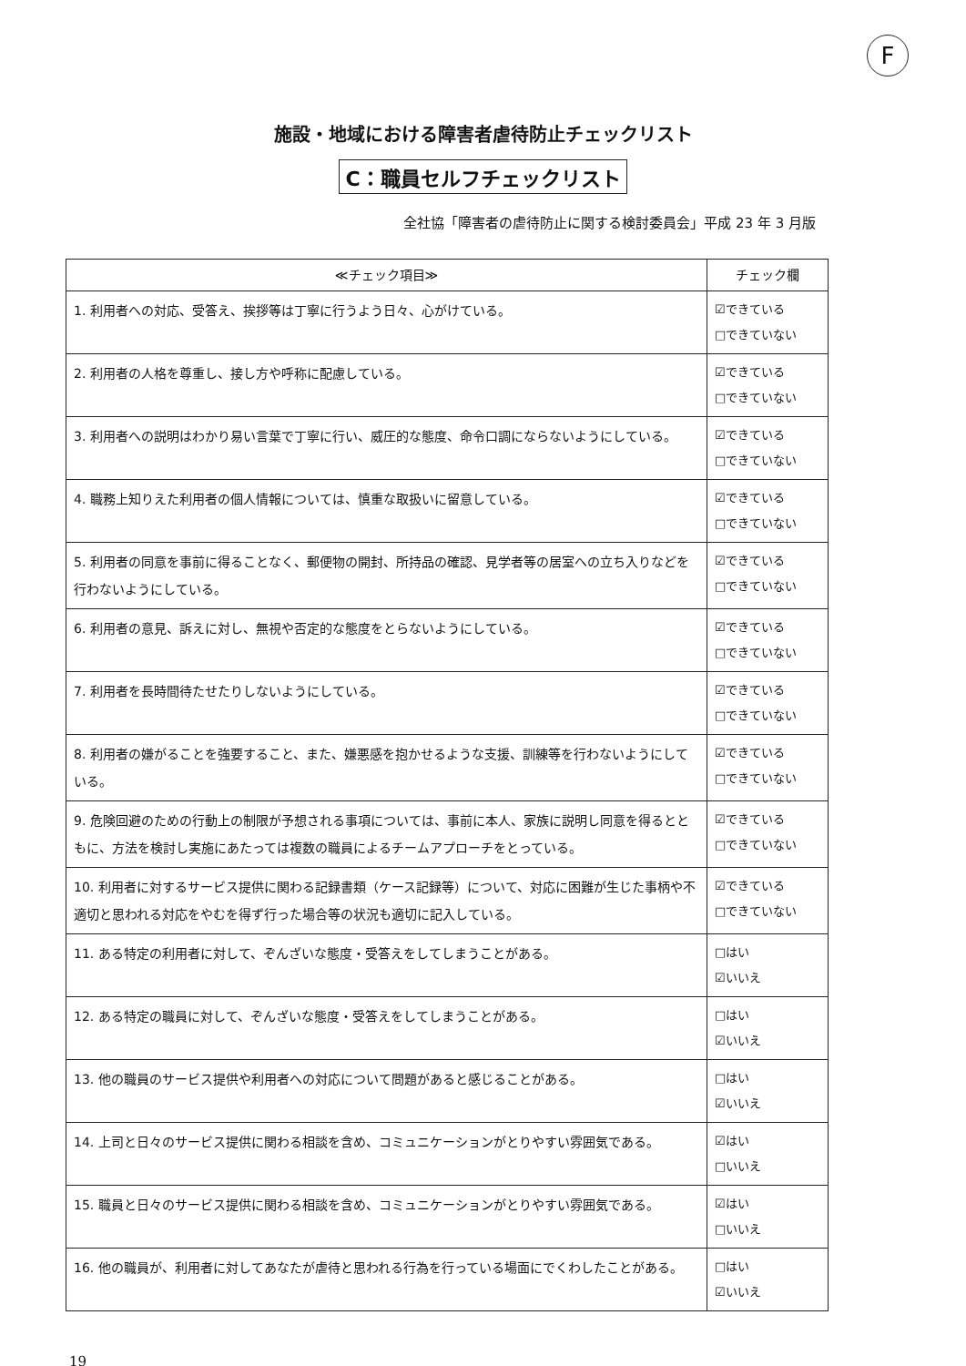F
施設・地域における障害者虐待防止チェックリスト
C：職員セルフチェックリスト
全社協「障害者の虐待防止に関する検討委員会」平成 23 年 3 月版
| ≪チェック項目≫ | チェック欄 |
| --- | --- |
| 1. 利用者への対応、受答え、挨拶等は丁寧に行うよう日々、心がけている。 | ☑できている □できていない |
| 2. 利用者の人格を尊重し、接し方や呼称に配慮している。 | ☑できている □できていない |
| 3. 利用者への説明はわかり易い言葉で丁寧に行い、威圧的な態度、命令口調にならないようにしている。 | ☑できている □できていない |
| 4. 職務上知りえた利用者の個人情報については、慎重な取扱いに留意している。 | ☑できている □できていない |
| 5. 利用者の同意を事前に得ることなく、郵便物の開封、所持品の確認、見学者等の居室への立ち入りなどを行わないようにしている。 | ☑できている □できていない |
| 6. 利用者の意見、訴えに対し、無視や否定的な態度をとらないようにしている。 | ☑できている □できていない |
| 7. 利用者を長時間待たせたりしないようにしている。 | ☑できている □できていない |
| 8. 利用者の嫌がることを強要すること、また、嫌悪感を抱かせるような支援、訓練等を行わないようにしている。 | ☑できている □できていない |
| 9. 危険回避のための行動上の制限が予想される事項については、事前に本人、家族に説明し同意を得るとともに、方法を検討し実施にあたっては複数の職員によるチームアプローチをとっている。 | ☑できている □できていない |
| 10. 利用者に対するサービス提供に関わる記録書類（ケース記録等）について、対応に困難が生じた事柄や不適切と思われる対応をやむを得ず行った場合等の状況も適切に記入している。 | ☑できている □できていない |
| 11. ある特定の利用者に対して、ぞんざいな態度・受答えをしてしまうことがある。 | □はい ☑いいえ |
| 12. ある特定の職員に対して、ぞんざいな態度・受答えをしてしまうことがある。 | □はい ☑いいえ |
| 13. 他の職員のサービス提供や利用者への対応について問題があると感じることがある。 | □はい ☑いいえ |
| 14. 上司と日々のサービス提供に関わる相談を含め、コミュニケーションがとりやすい雰囲気である。 | ☑はい □いいえ |
| 15. 職員と日々のサービス提供に関わる相談を含め、コミュニケーションがとりやすい雰囲気である。 | ☑はい □いいえ |
| 16. 他の職員が、利用者に対してあなたが虐待と思われる行為を行っている場面にでくわしたことがある。 | □はい ☑いいえ |
19